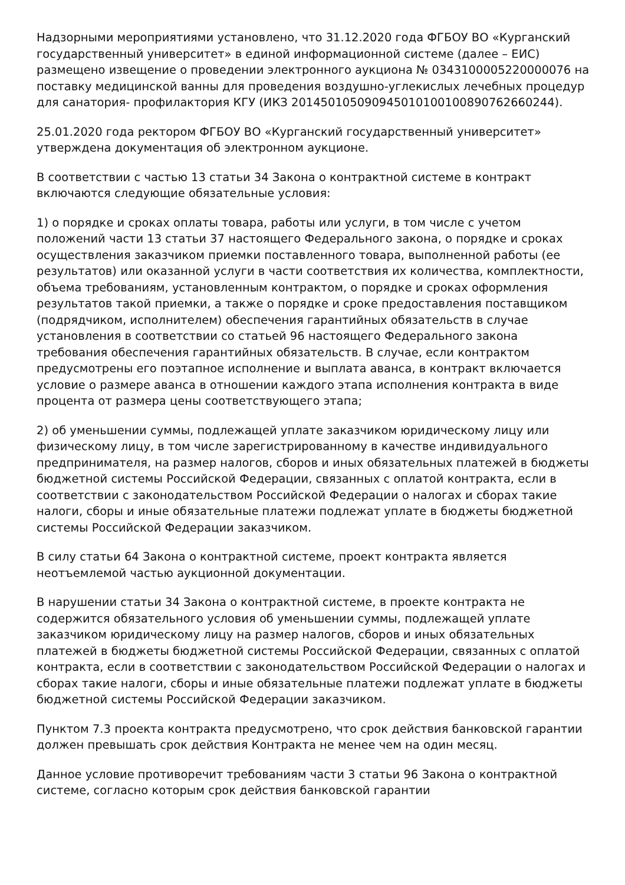Надзорными мероприятиями установлено, что 31.12.2020 года ФГБОУ ВО «Курганский государственный университет» в единой информационной системе (далее – ЕИС) размещено извещение о проведении электронного аукциона № 0343100005220000076 на поставку медицинской ванны для проведения воздушно-углекислых лечебных процедур для санатория- профилактория КГУ (ИКЗ 201450105090945010100100890762660244).
25.01.2020 года ректором ФГБОУ ВО «Курганский государственный университет» утверждена документация об электронном аукционе.
В соответствии с частью 13 статьи 34 Закона о контрактной системе в контракт включаются следующие обязательные условия:
1) о порядке и сроках оплаты товара, работы или услуги, в том числе с учетом положений части 13 статьи 37 настоящего Федерального закона, о порядке и сроках осуществления заказчиком приемки поставленного товара, выполненной работы (ее результатов) или оказанной услуги в части соответствия их количества, комплектности, объема требованиям, установленным контрактом, о порядке и сроках оформления результатов такой приемки, а также о порядке и сроке предоставления поставщиком (подрядчиком, исполнителем) обеспечения гарантийных обязательств в случае установления в соответствии со статьей 96 настоящего Федерального закона требования обеспечения гарантийных обязательств. В случае, если контрактом предусмотрены его поэтапное исполнение и выплата аванса, в контракт включается условие о размере аванса в отношении каждого этапа исполнения контракта в виде процента от размера цены соответствующего этапа;
2) об уменьшении суммы, подлежащей уплате заказчиком юридическому лицу или физическому лицу, в том числе зарегистрированному в качестве индивидуального предпринимателя, на размер налогов, сборов и иных обязательных платежей в бюджеты бюджетной системы Российской Федерации, связанных с оплатой контракта, если в соответствии с законодательством Российской Федерации о налогах и сборах такие налоги, сборы и иные обязательные платежи подлежат уплате в бюджеты бюджетной системы Российской Федерации заказчиком.
В силу статьи 64 Закона о контрактной системе, проект контракта является неотъемлемой частью аукционной документации.
В нарушении статьи 34 Закона о контрактной системе, в проекте контракта не содержится обязательного условия об уменьшении суммы, подлежащей уплате заказчиком юридическому лицу на размер налогов, сборов и иных обязательных платежей в бюджеты бюджетной системы Российской Федерации, связанных с оплатой контракта, если в соответствии с законодательством Российской Федерации о налогах и сборах такие налоги, сборы и иные обязательные платежи подлежат уплате в бюджеты бюджетной системы Российской Федерации заказчиком.
Пунктом 7.3 проекта контракта предусмотрено, что срок действия банковской гарантии должен превышать срок действия Контракта не менее чем на один месяц.
Данное условие противоречит требованиям части 3 статьи 96 Закона о контрактной системе, согласно которым срок действия банковской гарантии